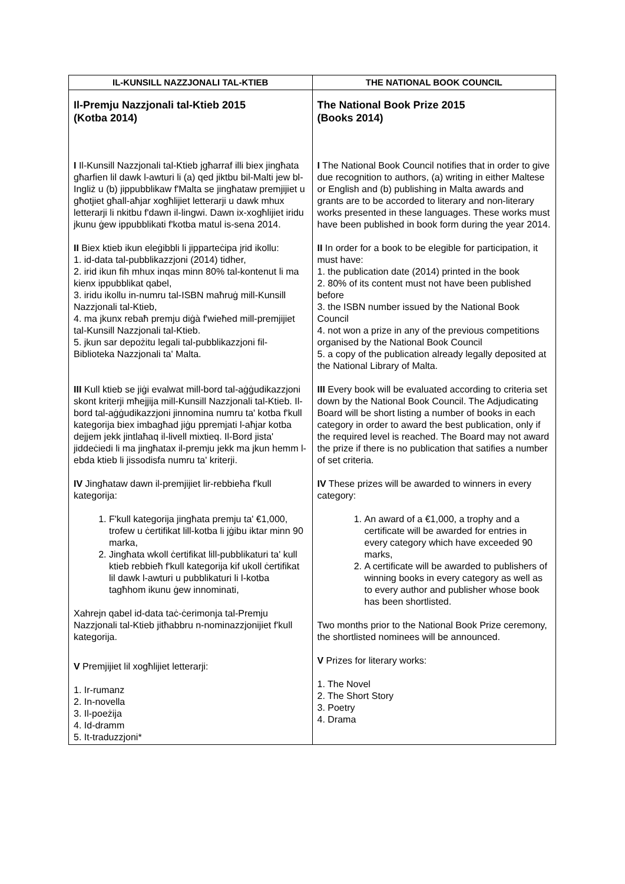| IL-KUNSILL NAZZJONALI TAL-KTIEB | THE NATIONAL BOOK COUNCIL |
| --- | --- |
| Il-Premju Nazzjonali tal-Ktieb 2015 (Kotba 2014) I Il-Kunsill Nazzjonali tal-Ktieb jgħarraf illi biex jingħata għarfien lil dawk l-awturi li (a) qed jiktbu bil-Malti jew bl-Ingliż u (b) jippubblikaw f'Malta se jingħataw premjijiet u għotjiet għall-aħjar xogħlijiet letterarji u dawk mhux letterarji li nkitbu f'dawn il-lingwi. Dawn ix-xogħlijiet iridu jkunu ġew ippubblikati f'kotba matul is-sena 2014. II Biex ktieb ikun eleġibbli li jipparteċipa jrid ikollu: 1. id-data tal-pubblikazzjoni (2014) tidher, 2. irid ikun fih mhux inqas minn 80% tal-kontenut li ma kienx ippubblikat qabel, 3. iridu ikollu in-numru tal-ISBN maħruġ mill-Kunsill Nazzjonali tal-Ktieb, 4. ma jkunx rebaħ premju diġà f'wieħed mill-premjijiet tal-Kunsill Nazzjonali tal-Ktieb. 5. jkun sar depożitu legali tal-pubblikazzjoni fil-Biblioteka Nazzjonali ta' Malta. III Kull ktieb se jiġi evalwat mill-bord tal-aġġudikazzjoni skont kriterji mħejjija mill-Kunsill Nazzjonali tal-Ktieb. Il-bord tal-aġġudikazzjoni jinnomina numru ta' kotba f'kull kategorija biex imbagħad jiġu ppremjati l-aħjar kotba dejjem jekk jintlaħaq il-livell mixtieq. Il-Bord jista' jiddeċiedi li ma jingħatax il-premju jekk ma jkun hemm l-ebda ktieb li jissodisfa numru ta' kriterji. IV Jingħataw dawn il-premjijiet lir-rebbieħa f'kull kategorija: 1. F'kull kategorija jingħata premju ta' €1,000, trofew u ċertifikat lill-kotba li jġibu iktar minn 90 marka, 2. Jingħata wkoll ċertifikat lill-pubblikaturi ta' kull ktieb rebbieħ f'kull kategorija kif ukoll ċertifikat lil dawk l-awturi u pubblikaturi li l-kotba tagħhom ikunu ġew innominati, Xahrejn qabel id-data taċ-ċerimonja tal-Premju Nazzjonali tal-Ktieb jitħabbru n-nominazzjonijiet f'kull kategorija. V Premjijiet lil xogħlijiet letterarji: 1. Ir-rumanz 2. In-novella 3. Il-poeżija 4. Id-dramm 5. It-traduzzjoni* | The National Book Prize 2015 (Books 2014) I The National Book Council notifies that in order to give due recognition to authors, (a) writing in either Maltese or English and (b) publishing in Malta awards and grants are to be accorded to literary and non-literary works presented in these languages. These works must have been published in book form during the year 2014. II In order for a book to be elegible for participation, it must have: 1. the publication date (2014) printed in the book 2. 80% of its content must not have been published before 3. the ISBN number issued by the National Book Council 4. not won a prize in any of the previous competitions organised by the National Book Council 5. a copy of the publication already legally deposited at the National Library of Malta. III Every book will be evaluated according to criteria set down by the National Book Council. The Adjudicating Board will be short listing a number of books in each category in order to award the best publication, only if the required level is reached. The Board may not award the prize if there is no publication that satifies a number of set criteria. IV These prizes will be awarded to winners in every category: 1. An award of a €1,000, a trophy and a certificate will be awarded for entries in every category which have exceeded 90 marks, 2. A certificate will be awarded to publishers of winning books in every category as well as to every author and publisher whose book has been shortlisted. Two months prior to the National Book Prize ceremony, the shortlisted nominees will be announced. V Prizes for literary works: 1. The Novel 2. The Short Story 3. Poetry 4. Drama |